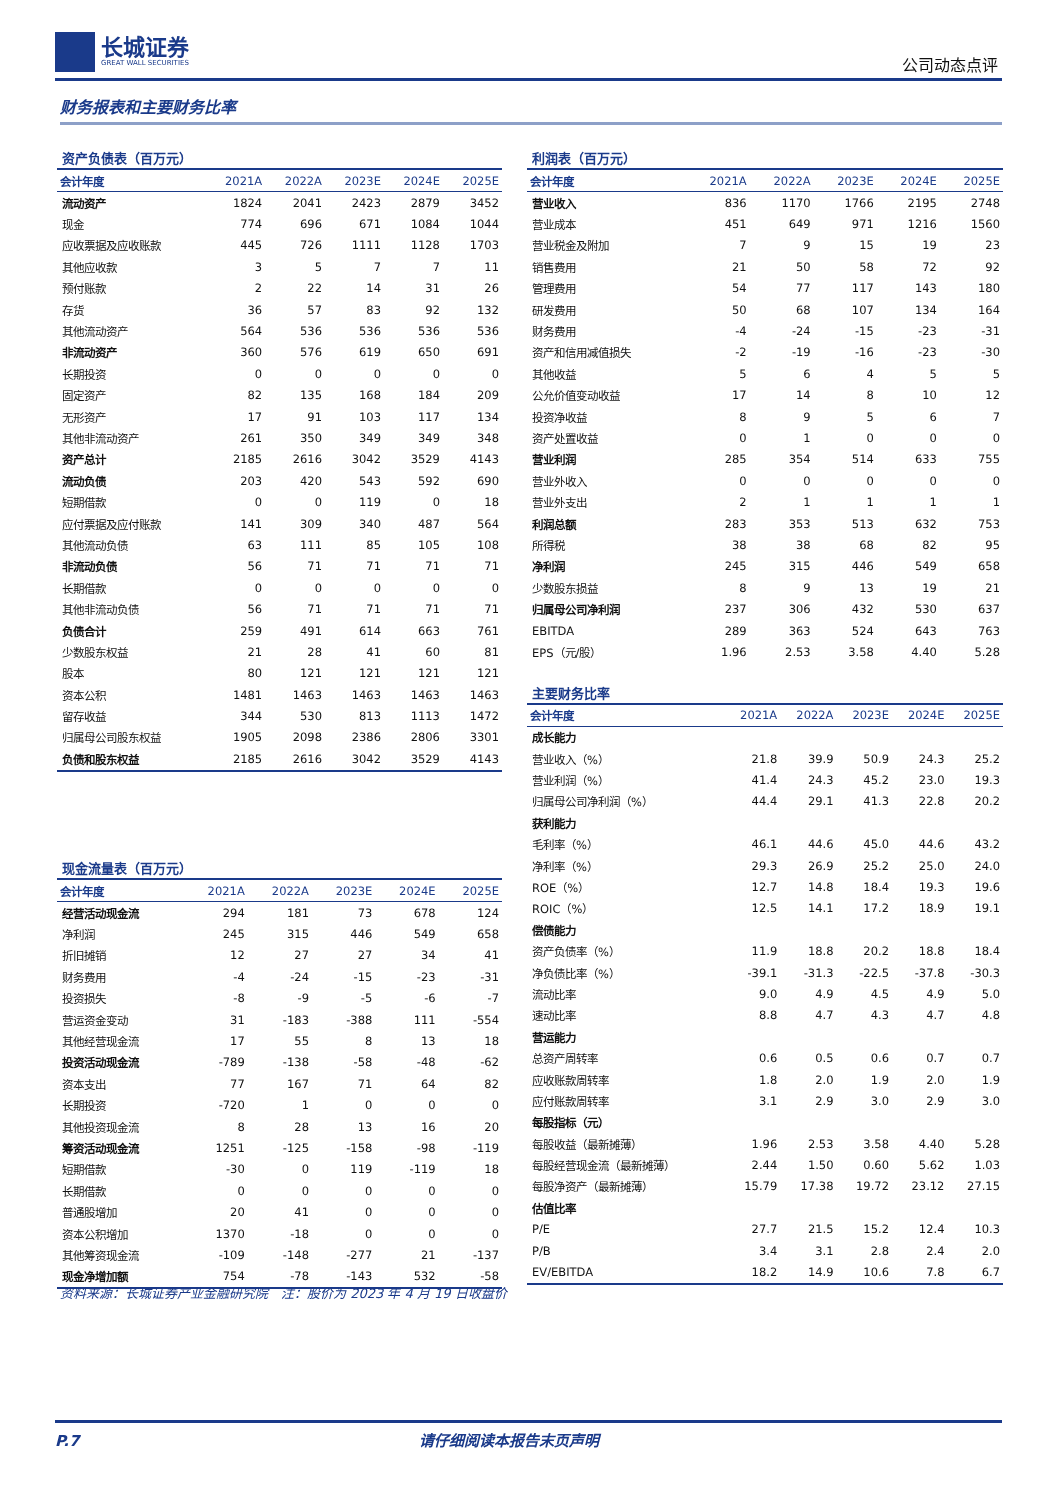长城证券
GREAT WALL SECURITIES
公司动态点评
财务报表和主要财务比率
资产负债表（百万元）
| 会计年度 | 2021A | 2022A | 2023E | 2024E | 2025E |
| --- | --- | --- | --- | --- | --- |
| 流动资产 | 1824 | 2041 | 2423 | 2879 | 3452 |
| 现金 | 774 | 696 | 671 | 1084 | 1044 |
| 应收票据及应收账款 | 445 | 726 | 1111 | 1128 | 1703 |
| 其他应收款 | 3 | 5 | 7 | 7 | 11 |
| 预付账款 | 2 | 22 | 14 | 31 | 26 |
| 存货 | 36 | 57 | 83 | 92 | 132 |
| 其他流动资产 | 564 | 536 | 536 | 536 | 536 |
| 非流动资产 | 360 | 576 | 619 | 650 | 691 |
| 长期投资 | 0 | 0 | 0 | 0 | 0 |
| 固定资产 | 82 | 135 | 168 | 184 | 209 |
| 无形资产 | 17 | 91 | 103 | 117 | 134 |
| 其他非流动资产 | 261 | 350 | 349 | 349 | 348 |
| 资产总计 | 2185 | 2616 | 3042 | 3529 | 4143 |
| 流动负债 | 203 | 420 | 543 | 592 | 690 |
| 短期借款 | 0 | 0 | 119 | 0 | 18 |
| 应付票据及应付账款 | 141 | 309 | 340 | 487 | 564 |
| 其他流动负债 | 63 | 111 | 85 | 105 | 108 |
| 非流动负债 | 56 | 71 | 71 | 71 | 71 |
| 长期借款 | 0 | 0 | 0 | 0 | 0 |
| 其他非流动负债 | 56 | 71 | 71 | 71 | 71 |
| 负债合计 | 259 | 491 | 614 | 663 | 761 |
| 少数股东权益 | 21 | 28 | 41 | 60 | 81 |
| 股本 | 80 | 121 | 121 | 121 | 121 |
| 资本公积 | 1481 | 1463 | 1463 | 1463 | 1463 |
| 留存收益 | 344 | 530 | 813 | 1113 | 1472 |
| 归属母公司股东权益 | 1905 | 2098 | 2386 | 2806 | 3301 |
| 负债和股东权益 | 2185 | 2616 | 3042 | 3529 | 4143 |
现金流量表（百万元）
| 会计年度 | 2021A | 2022A | 2023E | 2024E | 2025E |
| --- | --- | --- | --- | --- | --- |
| 经营活动现金流 | 294 | 181 | 73 | 678 | 124 |
| 净利润 | 245 | 315 | 446 | 549 | 658 |
| 折旧摊销 | 12 | 27 | 27 | 34 | 41 |
| 财务费用 | -4 | -24 | -15 | -23 | -31 |
| 投资损失 | -8 | -9 | -5 | -6 | -7 |
| 营运资金变动 | 31 | -183 | -388 | 111 | -554 |
| 其他经营现金流 | 17 | 55 | 8 | 13 | 18 |
| 投资活动现金流 | -789 | -138 | -58 | -48 | -62 |
| 资本支出 | 77 | 167 | 71 | 64 | 82 |
| 长期投资 | -720 | 1 | 0 | 0 | 0 |
| 其他投资现金流 | 8 | 28 | 13 | 16 | 20 |
| 筹资活动现金流 | 1251 | -125 | -158 | -98 | -119 |
| 短期借款 | -30 | 0 | 119 | -119 | 18 |
| 长期借款 | 0 | 0 | 0 | 0 | 0 |
| 普通股增加 | 20 | 41 | 0 | 0 | 0 |
| 资本公积增加 | 1370 | -18 | 0 | 0 | 0 |
| 其他筹资现金流 | -109 | -148 | -277 | 21 | -137 |
| 现金净增加额 | 754 | -78 | -143 | 532 | -58 |
利润表（百万元）
| 会计年度 | 2021A | 2022A | 2023E | 2024E | 2025E |
| --- | --- | --- | --- | --- | --- |
| 营业收入 | 836 | 1170 | 1766 | 2195 | 2748 |
| 营业成本 | 451 | 649 | 971 | 1216 | 1560 |
| 营业税金及附加 | 7 | 9 | 15 | 19 | 23 |
| 销售费用 | 21 | 50 | 58 | 72 | 92 |
| 管理费用 | 54 | 77 | 117 | 143 | 180 |
| 研发费用 | 50 | 68 | 107 | 134 | 164 |
| 财务费用 | -4 | -24 | -15 | -23 | -31 |
| 资产和信用减值损失 | -2 | -19 | -16 | -23 | -30 |
| 其他收益 | 5 | 6 | 4 | 5 | 5 |
| 公允价值变动收益 | 17 | 14 | 8 | 10 | 12 |
| 投资净收益 | 8 | 9 | 5 | 6 | 7 |
| 资产处置收益 | 0 | 1 | 0 | 0 | 0 |
| 营业利润 | 285 | 354 | 514 | 633 | 755 |
| 营业外收入 | 0 | 0 | 0 | 0 | 0 |
| 营业外支出 | 2 | 1 | 1 | 1 | 1 |
| 利润总额 | 283 | 353 | 513 | 632 | 753 |
| 所得税 | 38 | 38 | 68 | 82 | 95 |
| 净利润 | 245 | 315 | 446 | 549 | 658 |
| 少数股东损益 | 8 | 9 | 13 | 19 | 21 |
| 归属母公司净利润 | 237 | 306 | 432 | 530 | 637 |
| EBITDA | 289 | 363 | 524 | 643 | 763 |
| EPS（元/股） | 1.96 | 2.53 | 3.58 | 4.40 | 5.28 |
主要财务比率
| 会计年度 | 2021A | 2022A | 2023E | 2024E | 2025E |
| --- | --- | --- | --- | --- | --- |
| 成长能力 | | | | | |
| 营业收入（%） | 21.8 | 39.9 | 50.9 | 24.3 | 25.2 |
| 营业利润（%） | 41.4 | 24.3 | 45.2 | 23.0 | 19.3 |
| 归属母公司净利润（%） | 44.4 | 29.1 | 41.3 | 22.8 | 20.2 |
| 获利能力 | | | | | |
| 毛利率（%） | 46.1 | 44.6 | 45.0 | 44.6 | 43.2 |
| 净利率（%） | 29.3 | 26.9 | 25.2 | 25.0 | 24.0 |
| ROE（%） | 12.7 | 14.8 | 18.4 | 19.3 | 19.6 |
| ROIC（%） | 12.5 | 14.1 | 17.2 | 18.9 | 19.1 |
| 偿债能力 | | | | | |
| 资产负债率（%） | 11.9 | 18.8 | 20.2 | 18.8 | 18.4 |
| 净负债比率（%） | -39.1 | -31.3 | -22.5 | -37.8 | -30.3 |
| 流动比率 | 9.0 | 4.9 | 4.5 | 4.9 | 5.0 |
| 速动比率 | 8.8 | 4.7 | 4.3 | 4.7 | 4.8 |
| 营运能力 | | | | | |
| 总资产周转率 | 0.6 | 0.5 | 0.6 | 0.7 | 0.7 |
| 应收账款周转率 | 1.8 | 2.0 | 1.9 | 2.0 | 1.9 |
| 应付账款周转率 | 3.1 | 2.9 | 3.0 | 2.9 | 3.0 |
| 每股指标（元） | | | | | |
| 每股收益（最新摊薄） | 1.96 | 2.53 | 3.58 | 4.40 | 5.28 |
| 每股经营现金流（最新摊薄） | 2.44 | 1.50 | 0.60 | 5.62 | 1.03 |
| 每股净资产（最新摊薄） | 15.79 | 17.38 | 19.72 | 23.12 | 27.15 |
| 估值比率 | | | | | |
| P/E | 27.7 | 21.5 | 15.2 | 12.4 | 10.3 |
| P/B | 3.4 | 3.1 | 2.8 | 2.4 | 2.0 |
| EV/EBITDA | 18.2 | 14.9 | 10.6 | 7.8 | 6.7 |
资料来源：长城证券产业金融研究院　注：股价为 2023 年 4 月 19 日收盘价
P.7 请仔细阅读本报告末页声明